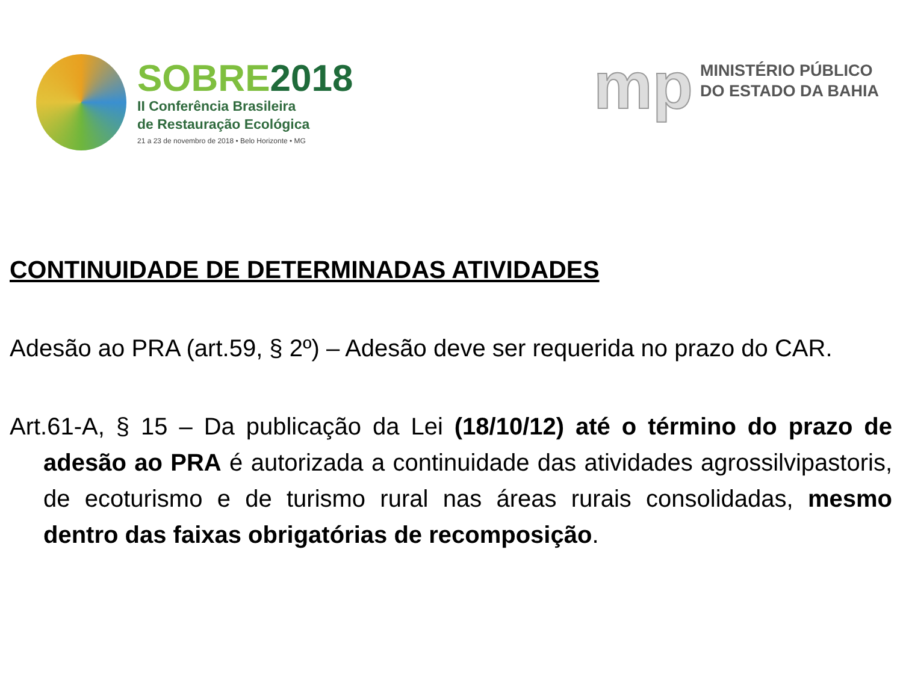SOBRE2018
II Conferência Brasileira
de Restauração Ecológica
21 a 23 de novembro de 2018 • Belo Horizonte • MG
mp
MINISTÉRIO PÚBLICO
DO ESTADO DA BAHIA
CONTINUIDADE DE DETERMINADAS ATIVIDADES
Adesão ao PRA (art.59, § 2º) – Adesão deve ser requerida no prazo do CAR.
Art.61-A, § 15 – Da publicação da Lei (18/10/12) até o término do prazo de adesão ao PRA é autorizada a continuidade das atividades agrossilvipastoris, de ecoturismo e de turismo rural nas áreas rurais consolidadas, mesmo dentro das faixas obrigatórias de recomposição.